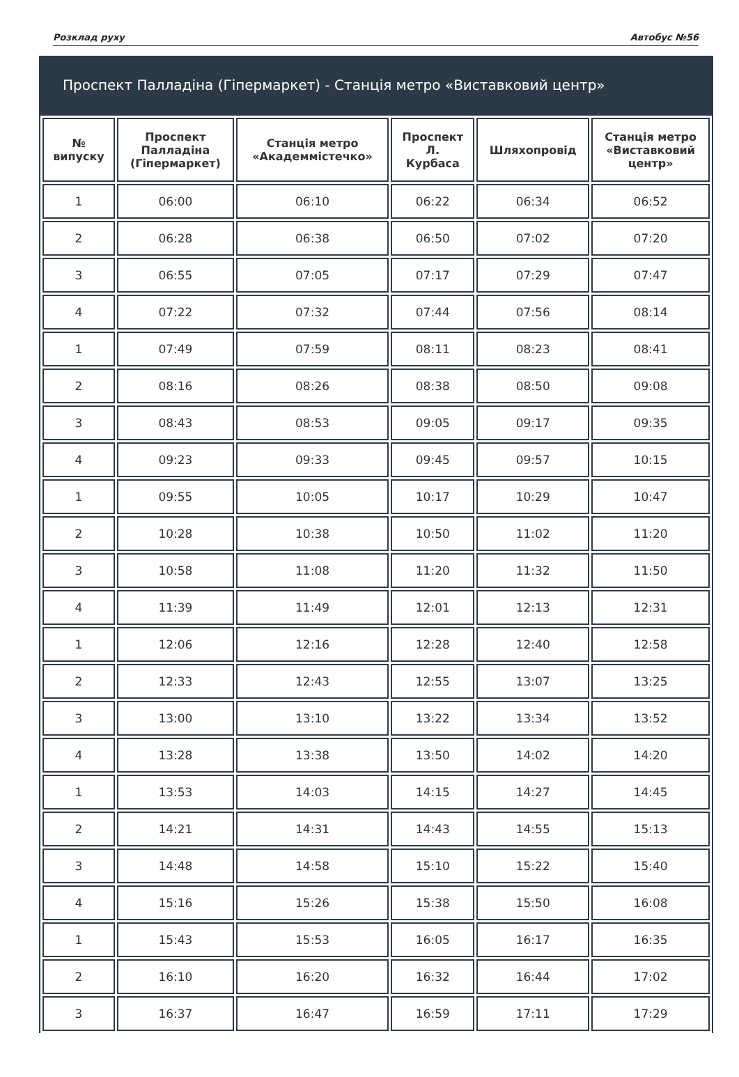Розклад руху Автобус №56
Проспект Палладіна (Гіпермаркет) - Станція метро «Виставковий центр»
| № випуску | Проспект Палладіна (Гіпермаркет) | Станція метро «Академмістечко» | Проспект Л. Курбаса | Шляхопровід | Станція метро «Виставковий центр» |
| --- | --- | --- | --- | --- | --- |
| 1 | 06:00 | 06:10 | 06:22 | 06:34 | 06:52 |
| 2 | 06:28 | 06:38 | 06:50 | 07:02 | 07:20 |
| 3 | 06:55 | 07:05 | 07:17 | 07:29 | 07:47 |
| 4 | 07:22 | 07:32 | 07:44 | 07:56 | 08:14 |
| 1 | 07:49 | 07:59 | 08:11 | 08:23 | 08:41 |
| 2 | 08:16 | 08:26 | 08:38 | 08:50 | 09:08 |
| 3 | 08:43 | 08:53 | 09:05 | 09:17 | 09:35 |
| 4 | 09:23 | 09:33 | 09:45 | 09:57 | 10:15 |
| 1 | 09:55 | 10:05 | 10:17 | 10:29 | 10:47 |
| 2 | 10:28 | 10:38 | 10:50 | 11:02 | 11:20 |
| 3 | 10:58 | 11:08 | 11:20 | 11:32 | 11:50 |
| 4 | 11:39 | 11:49 | 12:01 | 12:13 | 12:31 |
| 1 | 12:06 | 12:16 | 12:28 | 12:40 | 12:58 |
| 2 | 12:33 | 12:43 | 12:55 | 13:07 | 13:25 |
| 3 | 13:00 | 13:10 | 13:22 | 13:34 | 13:52 |
| 4 | 13:28 | 13:38 | 13:50 | 14:02 | 14:20 |
| 1 | 13:53 | 14:03 | 14:15 | 14:27 | 14:45 |
| 2 | 14:21 | 14:31 | 14:43 | 14:55 | 15:13 |
| 3 | 14:48 | 14:58 | 15:10 | 15:22 | 15:40 |
| 4 | 15:16 | 15:26 | 15:38 | 15:50 | 16:08 |
| 1 | 15:43 | 15:53 | 16:05 | 16:17 | 16:35 |
| 2 | 16:10 | 16:20 | 16:32 | 16:44 | 17:02 |
| 3 | 16:37 | 16:47 | 16:59 | 17:11 | 17:29 |